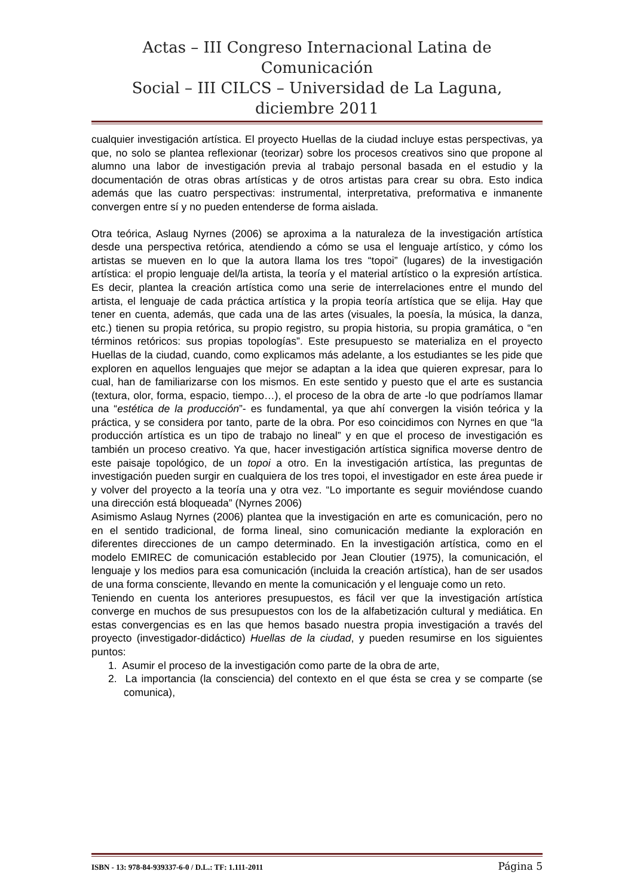Actas – III Congreso Internacional Latina de Comunicación
Social – III CILCS – Universidad de La Laguna, diciembre 2011
cualquier investigación artística. El proyecto Huellas de la ciudad incluye estas perspectivas, ya que, no solo se plantea reflexionar (teorizar) sobre los procesos creativos sino que propone al alumno una labor de investigación previa al trabajo personal basada en el estudio y la documentación de otras obras artísticas y de otros artistas para crear su obra. Esto indica además que las cuatro perspectivas: instrumental, interpretativa, preformativa e inmanente convergen entre sí y no pueden entenderse de forma aislada.
Otra teórica, Aslaug Nyrnes (2006) se aproxima a la naturaleza de la investigación artística desde una perspectiva retórica, atendiendo a cómo se usa el lenguaje artístico, y cómo los artistas se mueven en lo que la autora llama los tres “topoi” (lugares) de la investigación artística: el propio lenguaje del/la artista, la teoría y el material artístico o la expresión artística. Es decir, plantea la creación artística como una serie de interrelaciones entre el mundo del artista, el lenguaje de cada práctica artística y la propia teoría artística que se elija. Hay que tener en cuenta, además, que cada una de las artes (visuales, la poesía, la música, la danza, etc.) tienen su propia retórica, su propio registro, su propia historia, su propia gramática, o “en términos retóricos: sus propias topologías”. Este presupuesto se materializa en el proyecto Huellas de la ciudad, cuando, como explicamos más adelante, a los estudiantes se les pide que exploren en aquellos lenguajes que mejor se adaptan a la idea que quieren expresar, para lo cual, han de familiarizarse con los mismos. En este sentido y puesto que el arte es sustancia (textura, olor, forma, espacio, tiempo…), el proceso de la obra de arte -lo que podríamos llamar una “estética de la producción”- es fundamental, ya que ahí convergen la visión teórica y la práctica, y se considera por tanto, parte de la obra. Por eso coincidimos con Nyrnes en que “la producción artística es un tipo de trabajo no lineal” y en que el proceso de investigación es también un proceso creativo. Ya que, hacer investigación artística significa moverse dentro de este paisaje topológico, de un topoi a otro. En la investigación artística, las preguntas de investigación pueden surgir en cualquiera de los tres topoi, el investigador en este área puede ir y volver del proyecto a la teoría una y otra vez. “Lo importante es seguir moviéndose cuando una dirección está bloqueada” (Nyrnes 2006)
Asimismo Aslaug Nyrnes (2006) plantea que la investigación en arte es comunicación, pero no en el sentido tradicional, de forma lineal, sino comunicación mediante la exploración en diferentes direcciones de un campo determinado. En la investigación artística, como en el modelo EMIREC de comunicación establecido por Jean Cloutier (1975), la comunicación, el lenguaje y los medios para esa comunicación (incluida la creación artística), han de ser usados de una forma consciente, llevando en mente la comunicación y el lenguaje como un reto.
Teniendo en cuenta los anteriores presupuestos, es fácil ver que la investigación artística converge en muchos de sus presupuestos con los de la alfabetización cultural y mediática. En estas convergencias es en las que hemos basado nuestra propia investigación a través del proyecto (investigador-didáctico) Huellas de la ciudad, y pueden resumirse en los siguientes puntos:
1. Asumir el proceso de la investigación como parte de la obra de arte,
2. La importancia (la consciencia) del contexto en el que ésta se crea y se comparte (se comunica),
ISBN - 13: 978-84-939337-6-0 / D.L.: TF: 1.111-2011 Página 5